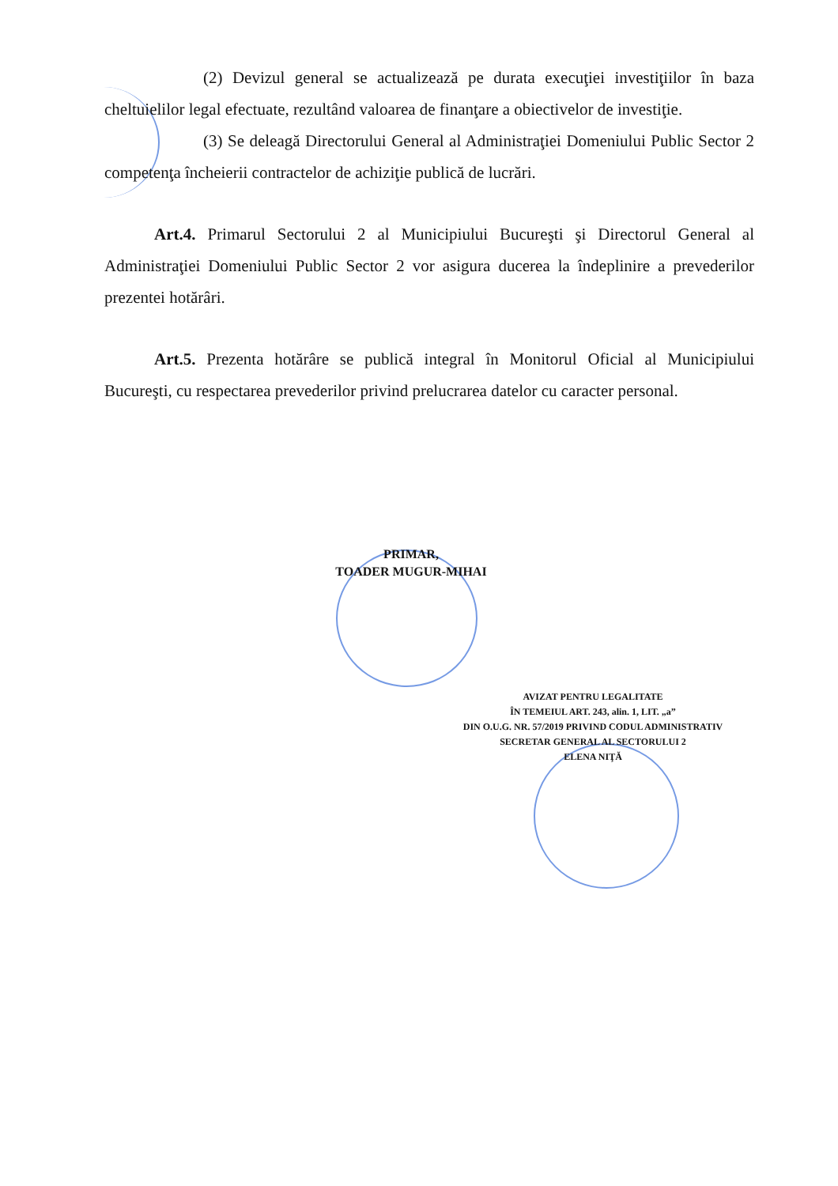(2) Devizul general se actualizează pe durata execuţiei investiţiilor în baza cheltuielilor legal efectuate, rezultând valoarea de finanţare a obiectivelor de investiţie.
(3) Se deleagă Directorului General al Administraţiei Domeniului Public Sector 2 competenţa încheierii contractelor de achiziţie publică de lucrări.
Art.4. Primarul Sectorului 2 al Municipiului Bucureşti şi Directorul General al Administraţiei Domeniului Public Sector 2 vor asigura ducerea la îndeplinire a prevederilor prezentei hotărâri.
Art.5. Prezenta hotărâre se publică integral în Monitorul Oficial al Municipiului Bucureşti, cu respectarea prevederilor privind prelucrarea datelor cu caracter personal.
PRIMAR,
TOADER MUGUR-MIHAI
AVIZAT PENTRU LEGALITATE
ÎN TEMEIUL ART. 243, alin. 1, LIT. „a”
DIN O.U.G. NR. 57/2019 PRIVIND CODUL ADMINISTRATIV
SECRETAR GENERAL AL SECTORULUI 2
ELENA NIŢĂ